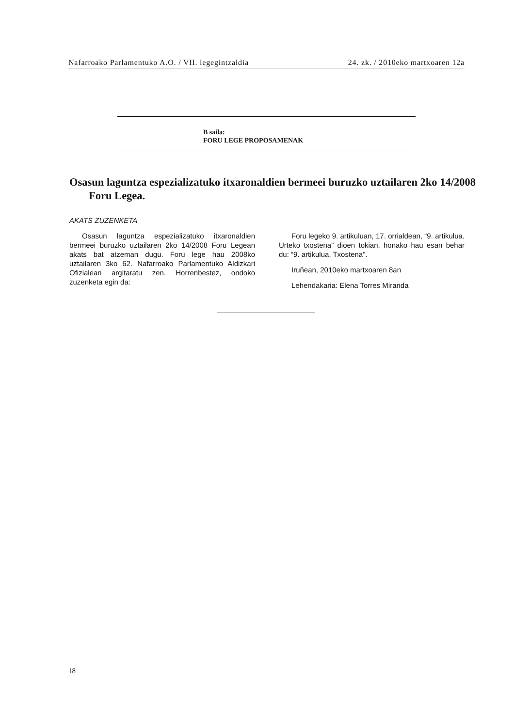Nafarroako Parlamentuko A.O. / VII. legegintzaldia 24. zk. / 2010eko martxoaren 12a
B saila:
FORU LEGE PROPOSAMENAK
Osasun laguntza espezializatuko itxaronaldien bermeei buruzko uztailaren 2ko 14/2008 Foru Legea.
AKATS ZUZENKETA
Osasun laguntza espezializatuko itxaronaldien bermeei buruzko uztailaren 2ko 14/2008 Foru Legean akats bat atzeman dugu. Foru lege hau 2008ko uztailaren 3ko 62. Nafarroako Parlamentuko Aldizkari Ofizialean argitaratu zen. Horrenbestez, ondoko zuzenketa egin da:
Foru legeko 9. artikuluan, 17. orrialdean, “9. artikulua. Urteko txostena” dioen tokian, honako hau esan behar du: “9. artikulua. Txostena”.
Iruñean, 2010eko martxoaren 8an
Lehendakaria: Elena Torres Miranda
18